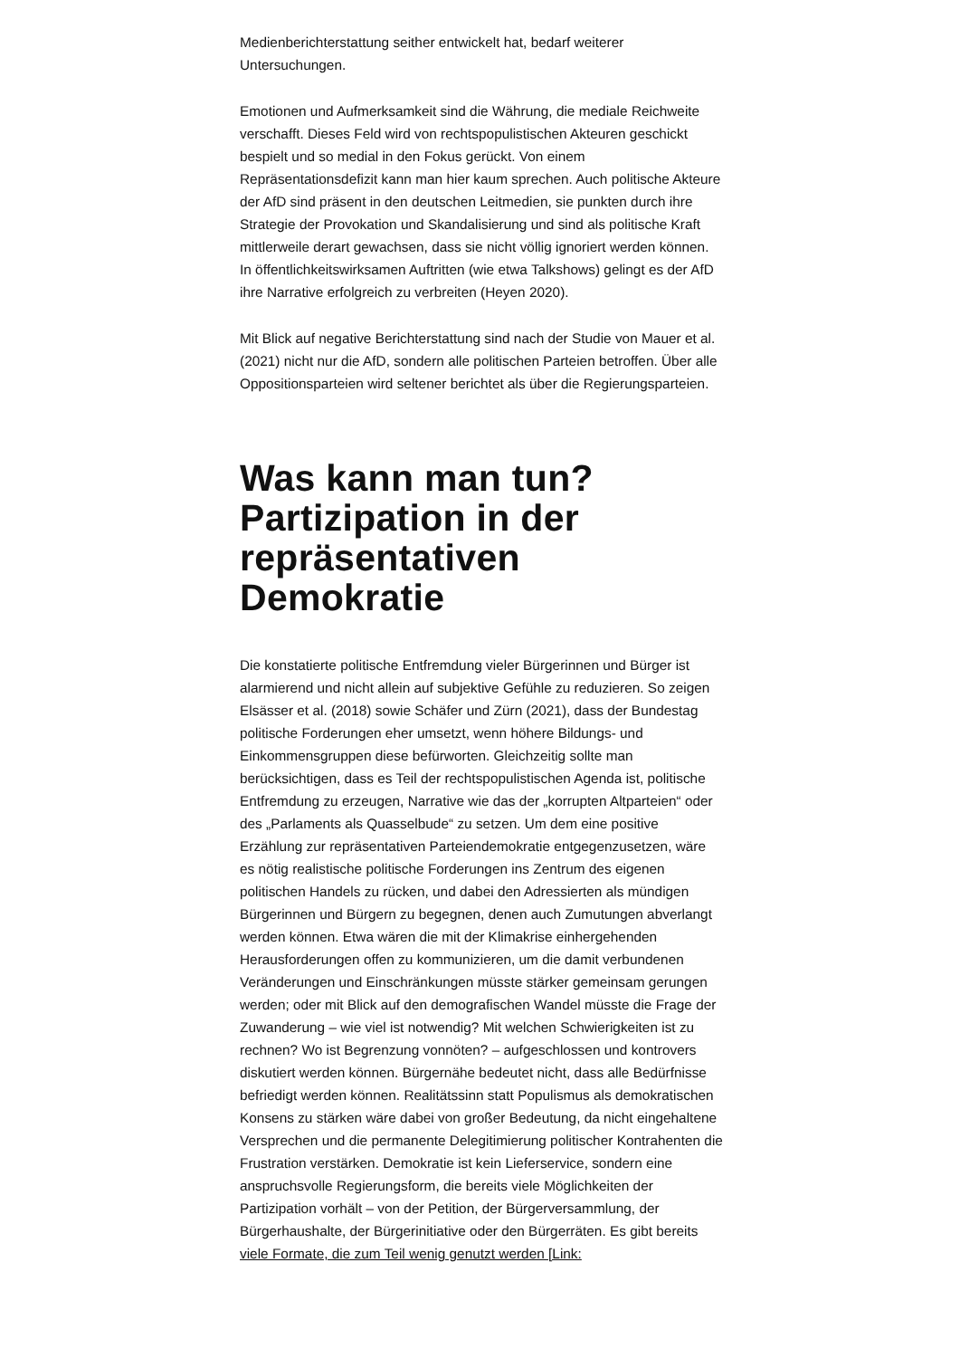Medienberichterstattung seither entwickelt hat, bedarf weiterer Untersuchungen.
Emotionen und Aufmerksamkeit sind die Währung, die mediale Reichweite verschafft. Dieses Feld wird von rechtspopulistischen Akteuren geschickt bespielt und so medial in den Fokus gerückt. Von einem Repräsentationsdefizit kann man hier kaum sprechen. Auch politische Akteure der AfD sind präsent in den deutschen Leitmedien, sie punkten durch ihre Strategie der Provokation und Skandalisierung und sind als politische Kraft mittlerweile derart gewachsen, dass sie nicht völlig ignoriert werden können. In öffentlichkeitswirksamen Auftritten (wie etwa Talkshows) gelingt es der AfD ihre Narrative erfolgreich zu verbreiten (Heyen 2020).
Mit Blick auf negative Berichterstattung sind nach der Studie von Mauer et al. (2021) nicht nur die AfD, sondern alle politischen Parteien betroffen. Über alle Oppositionsparteien wird seltener berichtet als über die Regierungsparteien.
Was kann man tun? Partizipation in der repräsentativen Demokratie
Die konstatierte politische Entfremdung vieler Bürgerinnen und Bürger ist alarmierend und nicht allein auf subjektive Gefühle zu reduzieren. So zeigen Elsässer et al. (2018) sowie Schäfer und Zürn (2021), dass der Bundestag politische Forderungen eher umsetzt, wenn höhere Bildungs- und Einkommensgruppen diese befürworten. Gleichzeitig sollte man berücksichtigen, dass es Teil der rechtspopulistischen Agenda ist, politische Entfremdung zu erzeugen, Narrative wie das der „korrupten Altparteien“ oder des „Parlaments als Quasselbude“ zu setzen. Um dem eine positive Erzählung zur repräsentativen Parteiendemokratie entgegenzusetzen, wäre es nötig realistische politische Forderungen ins Zentrum des eigenen politischen Handels zu rücken, und dabei den Adressierten als mündigen Bürgerinnen und Bürgern zu begegnen, denen auch Zumutungen abverlangt werden können. Etwa wären die mit der Klimakrise einhergehenden Herausforderungen offen zu kommunizieren, um die damit verbundenen Veränderungen und Einschränkungen müsste stärker gemeinsam gerungen werden; oder mit Blick auf den demografischen Wandel müsste die Frage der Zuwanderung – wie viel ist notwendig? Mit welchen Schwierigkeiten ist zu rechnen? Wo ist Begrenzung vonnöten? – aufgeschlossen und kontrovers diskutiert werden können. Bürgernähe bedeutet nicht, dass alle Bedürfnisse befriedigt werden können. Realitätssinn statt Populismus als demokratischen Konsens zu stärken wäre dabei von großer Bedeutung, da nicht eingehaltene Versprechen und die permanente Delegitimierung politischer Kontrahenten die Frustration verstärken. Demokratie ist kein Lieferservice, sondern eine anspruchsvolle Regierungsform, die bereits viele Möglichkeiten der Partizipation vorhält – von der Petition, der Bürgerversammlung, der Bürgerhaushalte, der Bürgerinitiative oder den Bürgerräten. Es gibt bereits viele Formate, die zum Teil wenig genutzt werden [Link: